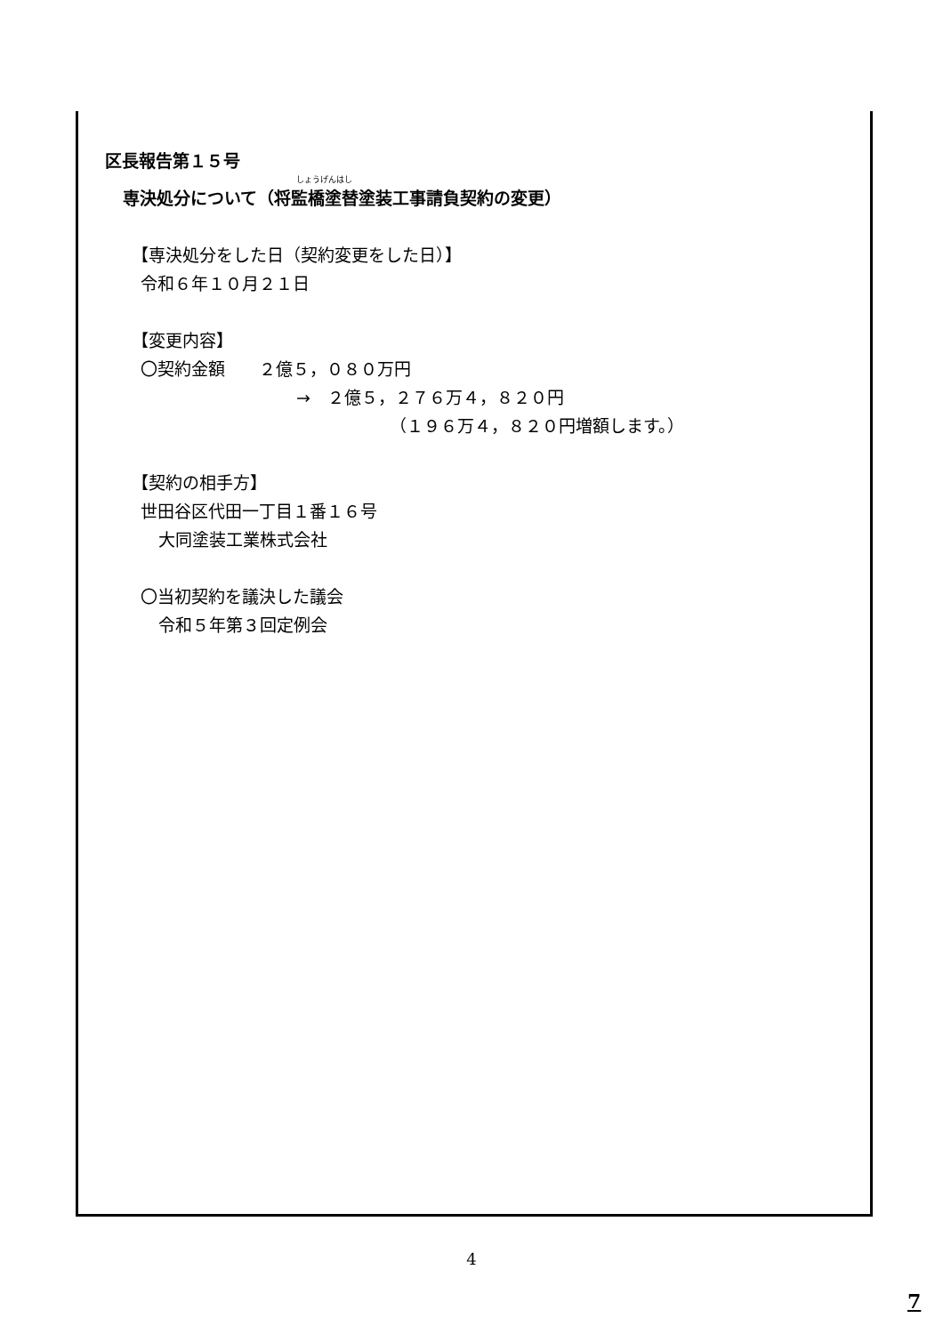区長報告第１５号
しょうげんはし
専決処分について（将監橋塗替塗装工事請負契約の変更）
【専決処分をした日（契約変更をした日）】
令和６年１０月２１日
【変更内容】
〇契約金額　　２億５，０８０万円
→　２億５，２７６万４，８２０円
（１９６万４，８２０円増額します。）
【契約の相手方】
世田谷区代田一丁目１番１６号
大同塗装工業株式会社
〇当初契約を議決した議会
令和５年第３回定例会
4
7